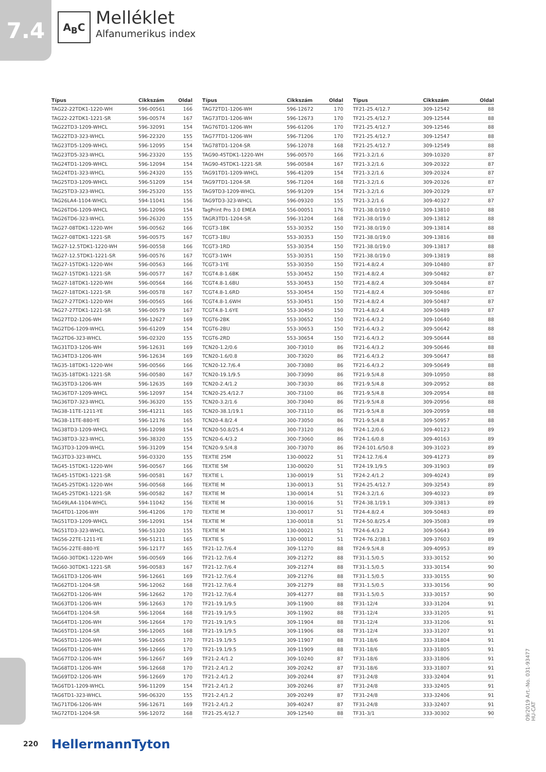7.4
A<sub>B</sub>C
Melléklet
Alfanumerikus index
| Típus | Cikkszám | Oldal |
| --- | --- | --- |
| TAG22-22TDK1-1220-WH | 596-00561 | 166 |
| TAG22-22TDK1-1221-SR | 596-00574 | 167 |
| TAG22TD3-1209-WHCL | 596-32091 | 154 |
| TAG22TD3-323-WHCL | 596-22320 | 155 |
| TAG23TD5-1209-WHCL | 596-12095 | 154 |
| TAG23TD5-323-WHCL | 596-23320 | 155 |
| TAG24TD1-1209-WHCL | 596-12094 | 154 |
| TAG24TD1-323-WHCL | 596-24320 | 155 |
| TAG25TD3-1209-WHCL | 596-51209 | 154 |
| TAG25TD3-323-WHCL | 596-25320 | 155 |
| TAG26LA4-1104-WHCL | 594-11041 | 156 |
| TAG26TD6-1209-WHCL | 596-12096 | 154 |
| TAG26TD6-323-WHCL | 596-26320 | 155 |
| TAG27-08TDK1-1220-WH | 596-00562 | 166 |
| TAG27-08TDK1-1221-SR | 596-00575 | 167 |
| TAG27-12.5TDK1-1220-WH | 596-00558 | 166 |
| TAG27-12.5TDK1-1221-SR | 596-00576 | 167 |
| TAG27-15TDK1-1220-WH | 596-00563 | 166 |
| TAG27-15TDK1-1221-SR | 596-00577 | 167 |
| TAG27-18TDK1-1220-WH | 596-00564 | 166 |
| TAG27-18TDK1-1221-SR | 596-00578 | 167 |
| TAG27-27TDK1-1220-WH | 596-00565 | 166 |
| TAG27-27TDK1-1221-SR | 596-00579 | 167 |
| TAG27TD2-1206-WH | 596-12627 | 169 |
| TAG2TD6-1209-WHCL | 596-61209 | 154 |
| TAG2TD6-323-WHCL | 596-02320 | 155 |
| TAG31TD3-1206-WH | 596-12631 | 169 |
| TAG34TD3-1206-WH | 596-12634 | 169 |
| TAG35-18TDK1-1220-WH | 596-00566 | 166 |
| TAG35-18TDK1-1221-SR | 596-00580 | 167 |
| TAG35TD3-1206-WH | 596-12635 | 169 |
| TAG36TD7-1209-WHCL | 596-12097 | 154 |
| TAG36TD7-323-WHCL | 596-36320 | 155 |
| TAG38-11TE-1211-YE | 596-41211 | 165 |
| TAG38-11TE-880-YE | 596-12176 | 165 |
| TAG38TD3-1209-WHCL | 596-12098 | 154 |
| TAG38TD3-323-WHCL | 596-38320 | 155 |
| TAG3TD3-1209-WHCL | 596-31209 | 154 |
| TAG3TD3-323-WHCL | 596-03320 | 155 |
| TAG45-15TDK1-1220-WH | 596-00567 | 166 |
| TAG45-15TDK1-1221-SR | 596-00581 | 167 |
| TAG45-25TDK1-1220-WH | 596-00568 | 166 |
| TAG45-25TDK1-1221-SR | 596-00582 | 167 |
| TAG49LA4-1104-WHCL | 594-11042 | 156 |
| TAG4TD1-1206-WH | 596-41206 | 170 |
| TAG51TD3-1209-WHCL | 596-12091 | 154 |
| TAG51TD3-323-WHCL | 596-51320 | 155 |
| TAG56-22TE-1211-YE | 596-51211 | 165 |
| TAG56-22TE-880-YE | 596-12177 | 165 |
| TAG60-30TDK1-1220-WH | 596-00569 | 166 |
| TAG60-30TDK1-1221-SR | 596-00583 | 167 |
| TAG61TD3-1206-WH | 596-12661 | 169 |
| TAG62TD1-1204-SR | 596-12062 | 168 |
| TAG62TD1-1206-WH | 596-12662 | 170 |
| TAG63TD1-1206-WH | 596-12663 | 170 |
| TAG64TD1-1204-SR | 596-12064 | 168 |
| TAG64TD1-1206-WH | 596-12664 | 170 |
| TAG65TD1-1204-SR | 596-12065 | 168 |
| TAG65TD1-1206-WH | 596-12665 | 170 |
| TAG66TD1-1206-WH | 596-12666 | 170 |
| TAG67TD2-1206-WH | 596-12667 | 169 |
| TAG68TD1-1206-WH | 596-12668 | 170 |
| TAG69TD2-1206-WH | 596-12669 | 170 |
| TAG6TD1-1209-WHCL | 596-11209 | 154 |
| TAG6TD1-323-WHCL | 596-06320 | 155 |
| TAG71TD6-1206-WH | 596-12671 | 169 |
| TAG72TD1-1204-SR | 596-12072 | 168 |
| Típus | Cikkszám | Oldal |
| --- | --- | --- |
| TAG72TD1-1206-WH | 596-12672 | 170 |
| TAG73TD1-1206-WH | 596-12673 | 170 |
| TAG76TD1-1206-WH | 596-61206 | 170 |
| TAG77TD1-1206-WH | 596-71206 | 170 |
| TAG78TD1-1204-SR | 596-12078 | 168 |
| TAG90-45TDK1-1220-WH | 596-00570 | 166 |
| TAG90-45TDK1-1221-SR | 596-00584 | 167 |
| TAG91TD1-1209-WHCL | 596-41209 | 154 |
| TAG97TD1-1204-SR | 596-71204 | 168 |
| TAG9TD3-1209-WHCL | 596-91209 | 154 |
| TAG9TD3-323-WHCL | 596-09320 | 155 |
| TagPrint Pro 3.0 EMEA | 556-00051 | 176 |
| TAGR3TD1-1204-SR | 596-31204 | 168 |
| TCGT3-1BK | 553-30352 | 150 |
| TCGT3-1BU | 553-30353 | 150 |
| TCGT3-1RD | 553-30354 | 150 |
| TCGT3-1WH | 553-30351 | 150 |
| TCGT3-1YE | 553-30350 | 150 |
| TCGT4.8-1.6BK | 553-30452 | 150 |
| TCGT4.8-1.6BU | 553-30453 | 150 |
| TCGT4.8-1.6RD | 553-30454 | 150 |
| TCGT4.8-1.6WH | 553-30451 | 150 |
| TCGT4.8-1.6YE | 553-30450 | 150 |
| TCGT6-2BK | 553-30652 | 150 |
| TCGT6-2BU | 553-30653 | 150 |
| TCGT6-2RD | 553-30654 | 150 |
| TCN20-1.2/0.6 | 300-73010 | 86 |
| TCN20-1.6/0.8 | 300-73020 | 86 |
| TCN20-12.7/6.4 | 300-73080 | 86 |
| TCN20-19.1/9.5 | 300-73090 | 86 |
| TCN20-2.4/1.2 | 300-73030 | 86 |
| TCN20-25.4/12.7 | 300-73100 | 86 |
| TCN20-3.2/1.6 | 300-73040 | 86 |
| TCN20-38.1/19.1 | 300-73110 | 86 |
| TCN20-4.8/2.4 | 300-73050 | 86 |
| TCN20-50.8/25.4 | 300-73120 | 86 |
| TCN20-6.4/3.2 | 300-73060 | 86 |
| TCN20-9.5/4.8 | 300-73070 | 86 |
| TEXTIE 25M | 130-00022 | 51 |
| TEXTIE 5M | 130-00020 | 51 |
| TEXTIE L | 130-00019 | 51 |
| TEXTIE M | 130-00013 | 51 |
| TEXTIE M | 130-00014 | 51 |
| TEXTIE M | 130-00016 | 51 |
| TEXTIE M | 130-00017 | 51 |
| TEXTIE M | 130-00018 | 51 |
| TEXTIE M | 130-00021 | 51 |
| TEXTIE S | 130-00012 | 51 |
| TF21-12.7/6.4 | 309-11270 | 88 |
| TF21-12.7/6.4 | 309-21272 | 88 |
| TF21-12.7/6.4 | 309-21274 | 88 |
| TF21-12.7/6.4 | 309-21276 | 88 |
| TF21-12.7/6.4 | 309-21279 | 88 |
| TF21-12.7/6.4 | 309-41277 | 88 |
| TF21-19.1/9.5 | 309-11900 | 88 |
| TF21-19.1/9.5 | 309-11902 | 88 |
| TF21-19.1/9.5 | 309-11904 | 88 |
| TF21-19.1/9.5 | 309-11906 | 88 |
| TF21-19.1/9.5 | 309-11907 | 88 |
| TF21-19.1/9.5 | 309-11909 | 88 |
| TF21-2.4/1.2 | 309-10240 | 87 |
| TF21-2.4/1.2 | 309-20242 | 87 |
| TF21-2.4/1.2 | 309-20244 | 87 |
| TF21-2.4/1.2 | 309-20246 | 87 |
| TF21-2.4/1.2 | 309-20249 | 87 |
| TF21-2.4/1.2 | 309-40247 | 87 |
| TF21-25.4/12.7 | 309-12540 | 88 |
| Típus | Cikkszám | Oldal |
| --- | --- | --- |
| TF21-25.4/12.7 | 309-12542 | 88 |
| TF21-25.4/12.7 | 309-12544 | 88 |
| TF21-25.4/12.7 | 309-12546 | 88 |
| TF21-25.4/12.7 | 309-12547 | 88 |
| TF21-25.4/12.7 | 309-12549 | 88 |
| TF21-3.2/1.6 | 309-10320 | 87 |
| TF21-3.2/1.6 | 309-20322 | 87 |
| TF21-3.2/1.6 | 309-20324 | 87 |
| TF21-3.2/1.6 | 309-20326 | 87 |
| TF21-3.2/1.6 | 309-20329 | 87 |
| TF21-3.2/1.6 | 309-40327 | 87 |
| TF21-38.0/19.0 | 309-13810 | 88 |
| TF21-38.0/19.0 | 309-13812 | 88 |
| TF21-38.0/19.0 | 309-13814 | 88 |
| TF21-38.0/19.0 | 309-13816 | 88 |
| TF21-38.0/19.0 | 309-13817 | 88 |
| TF21-38.0/19.0 | 309-13819 | 88 |
| TF21-4.8/2.4 | 309-10480 | 87 |
| TF21-4.8/2.4 | 309-50482 | 87 |
| TF21-4.8/2.4 | 309-50484 | 87 |
| TF21-4.8/2.4 | 309-50486 | 87 |
| TF21-4.8/2.4 | 309-50487 | 87 |
| TF21-4.8/2.4 | 309-50489 | 87 |
| TF21-6.4/3.2 | 309-10640 | 88 |
| TF21-6.4/3.2 | 309-50642 | 88 |
| TF21-6.4/3.2 | 309-50644 | 88 |
| TF21-6.4/3.2 | 309-50646 | 88 |
| TF21-6.4/3.2 | 309-50647 | 88 |
| TF21-6.4/3.2 | 309-50649 | 88 |
| TF21-9.5/4.8 | 309-10950 | 88 |
| TF21-9.5/4.8 | 309-20952 | 88 |
| TF21-9.5/4.8 | 309-20954 | 88 |
| TF21-9.5/4.8 | 309-20956 | 88 |
| TF21-9.5/4.8 | 309-20959 | 88 |
| TF21-9.5/4.8 | 309-50957 | 88 |
| TF24-1.2/0.6 | 309-40123 | 89 |
| TF24-1.6/0.8 | 309-40163 | 89 |
| TF24-101.6/50.8 | 309-31023 | 89 |
| TF24-12.7/6.4 | 309-41273 | 89 |
| TF24-19.1/9.5 | 309-31903 | 89 |
| TF24-2.4/1.2 | 309-40243 | 89 |
| TF24-25.4/12.7 | 309-32543 | 89 |
| TF24-3.2/1.6 | 309-40323 | 89 |
| TF24-38.1/19.1 | 309-33813 | 89 |
| TF24-4.8/2.4 | 309-50483 | 89 |
| TF24-50.8/25.4 | 309-35083 | 89 |
| TF24-6.4/3.2 | 309-50643 | 89 |
| TF24-76.2/38.1 | 309-37603 | 89 |
| TF24-9.5/4.8 | 309-40953 | 89 |
| TF31-1.5/0.5 | 333-30152 | 90 |
| TF31-1.5/0.5 | 333-30154 | 90 |
| TF31-1.5/0.5 | 333-30155 | 90 |
| TF31-1.5/0.5 | 333-30156 | 90 |
| TF31-1.5/0.5 | 333-30157 | 90 |
| TF31-12/4 | 333-31204 | 91 |
| TF31-12/4 | 333-31205 | 91 |
| TF31-12/4 | 333-31206 | 91 |
| TF31-12/4 | 333-31207 | 91 |
| TF31-18/6 | 333-31804 | 91 |
| TF31-18/6 | 333-31805 | 91 |
| TF31-18/6 | 333-31806 | 91 |
| TF31-18/6 | 333-31807 | 91 |
| TF31-24/8 | 333-32404 | 91 |
| TF31-24/8 | 333-32405 | 91 |
| TF31-24/8 | 333-32406 | 91 |
| TF31-24/8 | 333-32407 | 91 |
| TF31-3/1 | 333-30302 | 90 |
09/2019 Art.-No. 031-93477
HU-CAT
220 HellermannTyton